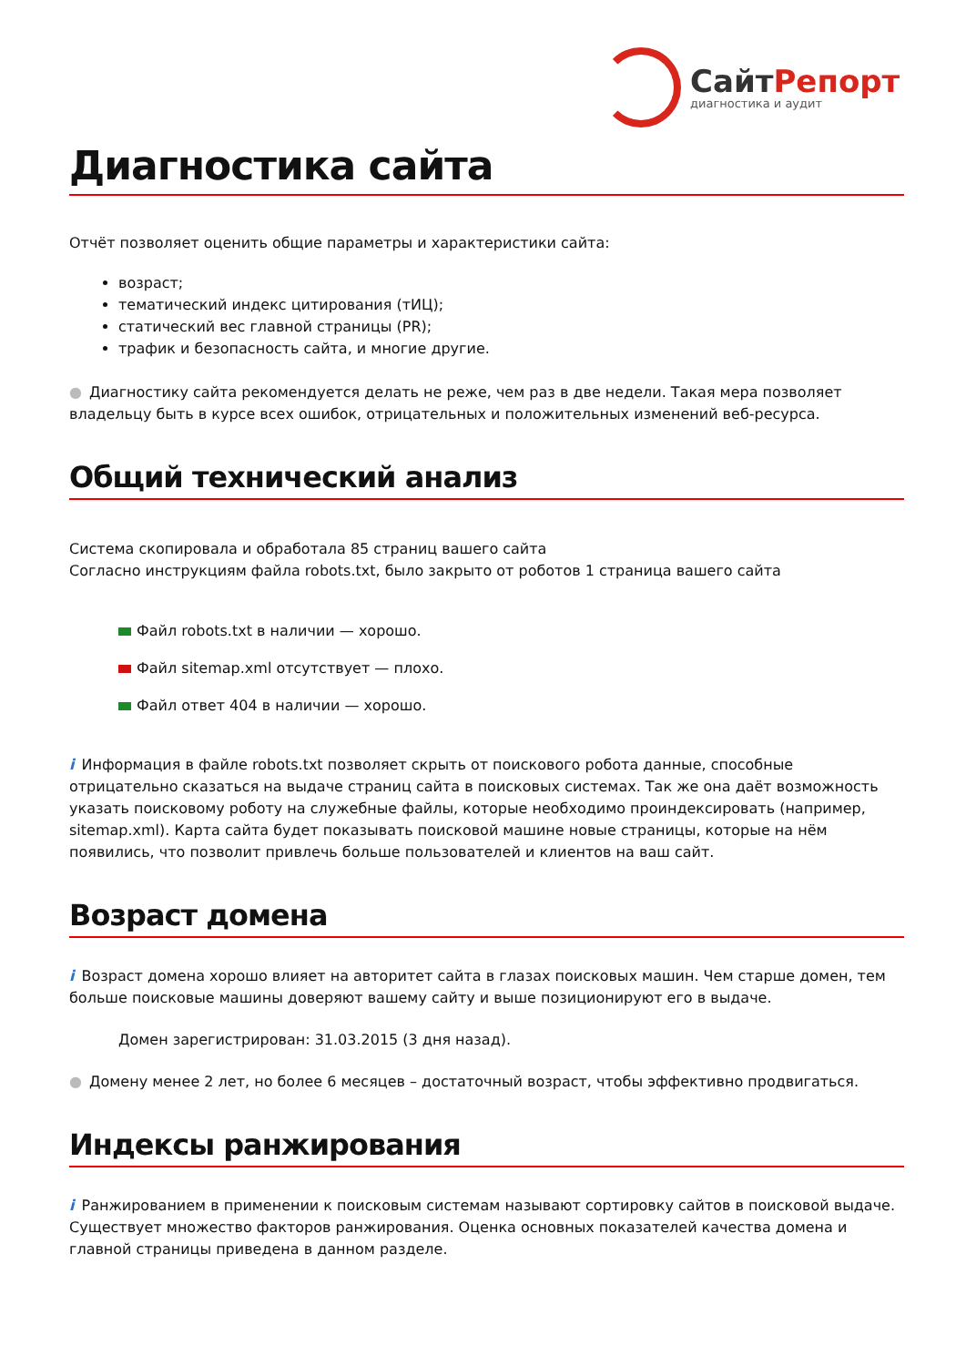СайтРепорт
диагностика и аудит
Диагностика сайта
Отчёт позволяет оценить общие параметры и характеристики сайта:
возраст;
тематический индекс цитирования (тИЦ);
статический вес главной страницы (PR);
трафик и безопасность сайта, и многие другие.
● Диагностику сайта рекомендуется делать не реже, чем раз в две недели. Такая мера позволяет владельцу быть в курсе всех ошибок, отрицательных и положительных изменений веб-ресурса.
Общий технический анализ
Система скопировала и обработала 85 страниц вашего сайта
Согласно инструкциям файла robots.txt, было закрыто от роботов 1 страница вашего сайта
Файл robots.txt в наличии — хорошо.
Файл sitemap.xml отсутствует — плохо.
Файл ответ 404 в наличии — хорошо.
i Информация в файле robots.txt позволяет скрыть от поискового робота данные, способные отрицательно сказаться на выдаче страниц сайта в поисковых системах. Так же она даёт возможность указать поисковому роботу на служебные файлы, которые необходимо проиндексировать (например, sitemap.xml). Карта сайта будет показывать поисковой машине новые страницы, которые на нём появились, что позволит привлечь больше пользователей и клиентов на ваш сайт.
Возраст домена
i Возраст домена хорошо влияет на авторитет сайта в глазах поисковых машин. Чем старше домен, тем больше поисковые машины доверяют вашему сайту и выше позиционируют его в выдаче.
Домен зарегистрирован: 31.03.2015 (3 дня назад).
● Домену менее 2 лет, но более 6 месяцев – достаточный возраст, чтобы эффективно продвигаться.
Индексы ранжирования
i Ранжированием в применении к поисковым системам называют сортировку сайтов в поисковой выдаче. Существует множество факторов ранжирования. Оценка основных показателей качества домена и главной страницы приведена в данном разделе.